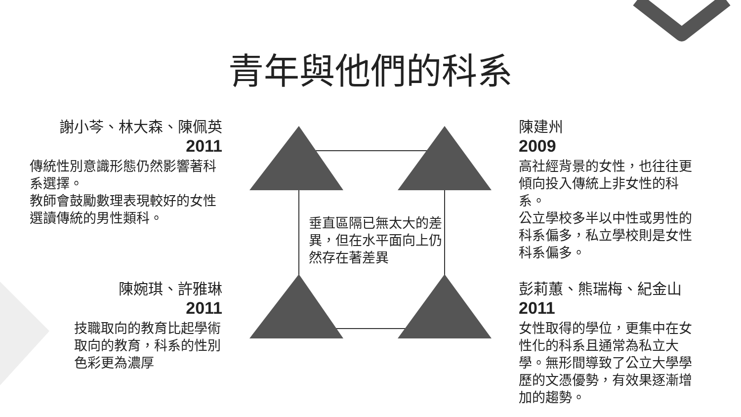青年與他們的科系
謝小芩、林大森、陳佩英
2011
傳統性別意識形態仍然影響著科系選擇。
教師會鼓勵數理表現較好的女性選讀傳統的男性類科。
陳婉琪、許雅琳
2011
技職取向的教育比起學術取向的教育，科系的性別色彩更為濃厚
陳建州
2009
高社經背景的女性，也往往更傾向投入傳統上非女性的科系。
公立學校多半以中性或男性的科系偏多，私立學校則是女性科系偏多。
彭莉蕙、熊瑞梅、紀金山
2011
女性取得的學位，更集中在女性化的科系且通常為私立大學。無形間導致了公立大學學歷的文憑優勢，有效果逐漸增加的趨勢。
垂直區隔已無太大的差異，但在水平面向上仍然存在著差異